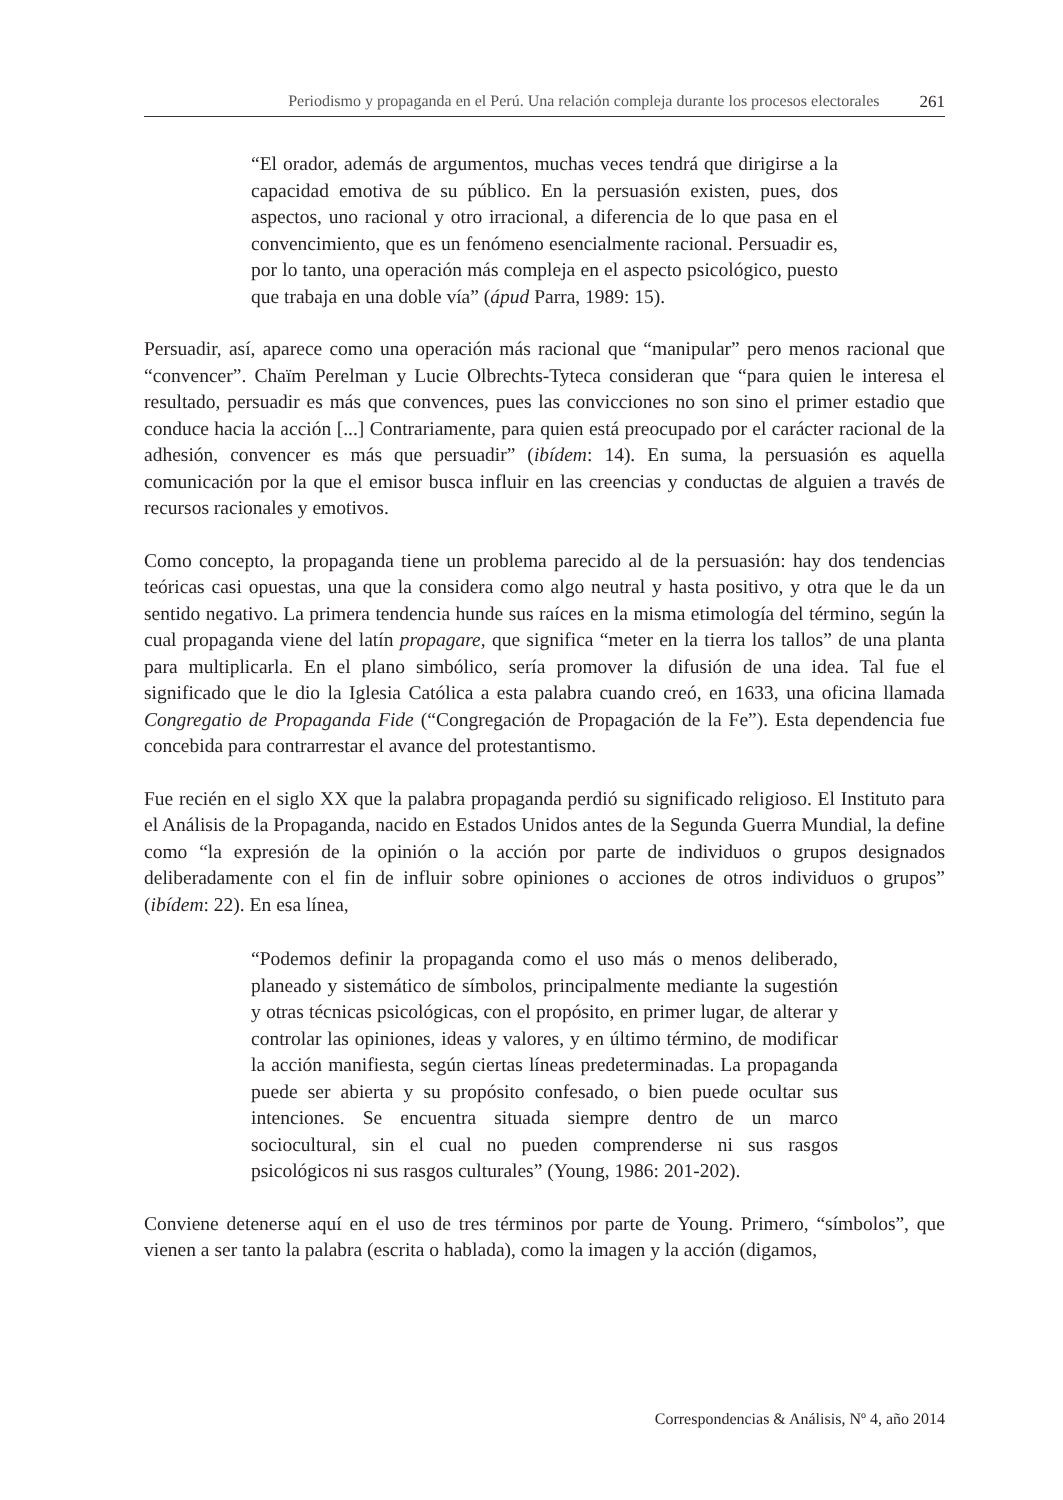Periodismo y propaganda en el Perú. Una relación compleja durante los procesos electorales 261
“El orador, además de argumentos, muchas veces tendrá que dirigirse a la capacidad emotiva de su público. En la persuasión existen, pues, dos aspectos, uno racional y otro irracional, a diferencia de lo que pasa en el convencimiento, que es un fenómeno esencialmente racional. Persuadir es, por lo tanto, una operación más compleja en el aspecto psicológico, puesto que trabaja en una doble vía” (ápud Parra, 1989: 15).
Persuadir, así, aparece como una operación más racional que “manipular” pero menos racional que “convencer”. Chaïm Perelman y Lucie Olbrechts-Tyteca consideran que “para quien le interesa el resultado, persuadir es más que convences, pues las convicciones no son sino el primer estadio que conduce hacia la acción [...] Contrariamente, para quien está preocupado por el carácter racional de la adhesión, convencer es más que persuadir” (ibídem: 14). En suma, la persuasión es aquella comunicación por la que el emisor busca influir en las creencias y conductas de alguien a través de recursos racionales y emotivos.
Como concepto, la propaganda tiene un problema parecido al de la persuasión: hay dos tendencias teóricas casi opuestas, una que la considera como algo neutral y hasta positivo, y otra que le da un sentido negativo. La primera tendencia hunde sus raíces en la misma etimología del término, según la cual propaganda viene del latín propagare, que significa “meter en la tierra los tallos” de una planta para multiplicarla. En el plano simbólico, sería promover la difusión de una idea. Tal fue el significado que le dio la Iglesia Católica a esta palabra cuando creó, en 1633, una oficina llamada Congregatio de Propaganda Fide (“Congregación de Propagación de la Fe”). Esta dependencia fue concebida para contrarrestar el avance del protestantismo.
Fue recién en el siglo XX que la palabra propaganda perdió su significado religioso. El Instituto para el Análisis de la Propaganda, nacido en Estados Unidos antes de la Segunda Guerra Mundial, la define como “la expresión de la opinión o la acción por parte de individuos o grupos designados deliberadamente con el fin de influir sobre opiniones o acciones de otros individuos o grupos” (ibídem: 22). En esa línea,
“Podemos definir la propaganda como el uso más o menos deliberado, planeado y sistemático de símbolos, principalmente mediante la sugestión y otras técnicas psicológicas, con el propósito, en primer lugar, de alterar y controlar las opiniones, ideas y valores, y en último término, de modificar la acción manifiesta, según ciertas líneas predeterminadas. La propaganda puede ser abierta y su propósito confesado, o bien puede ocultar sus intenciones. Se encuentra situada siempre dentro de un marco sociocultural, sin el cual no pueden comprenderse ni sus rasgos psicológicos ni sus rasgos culturales” (Young, 1986: 201-202).
Conviene detenerse aquí en el uso de tres términos por parte de Young. Primero, “símbolos”, que vienen a ser tanto la palabra (escrita o hablada), como la imagen y la acción (digamos,
Correspondencias & Análisis, Nº 4, año 2014